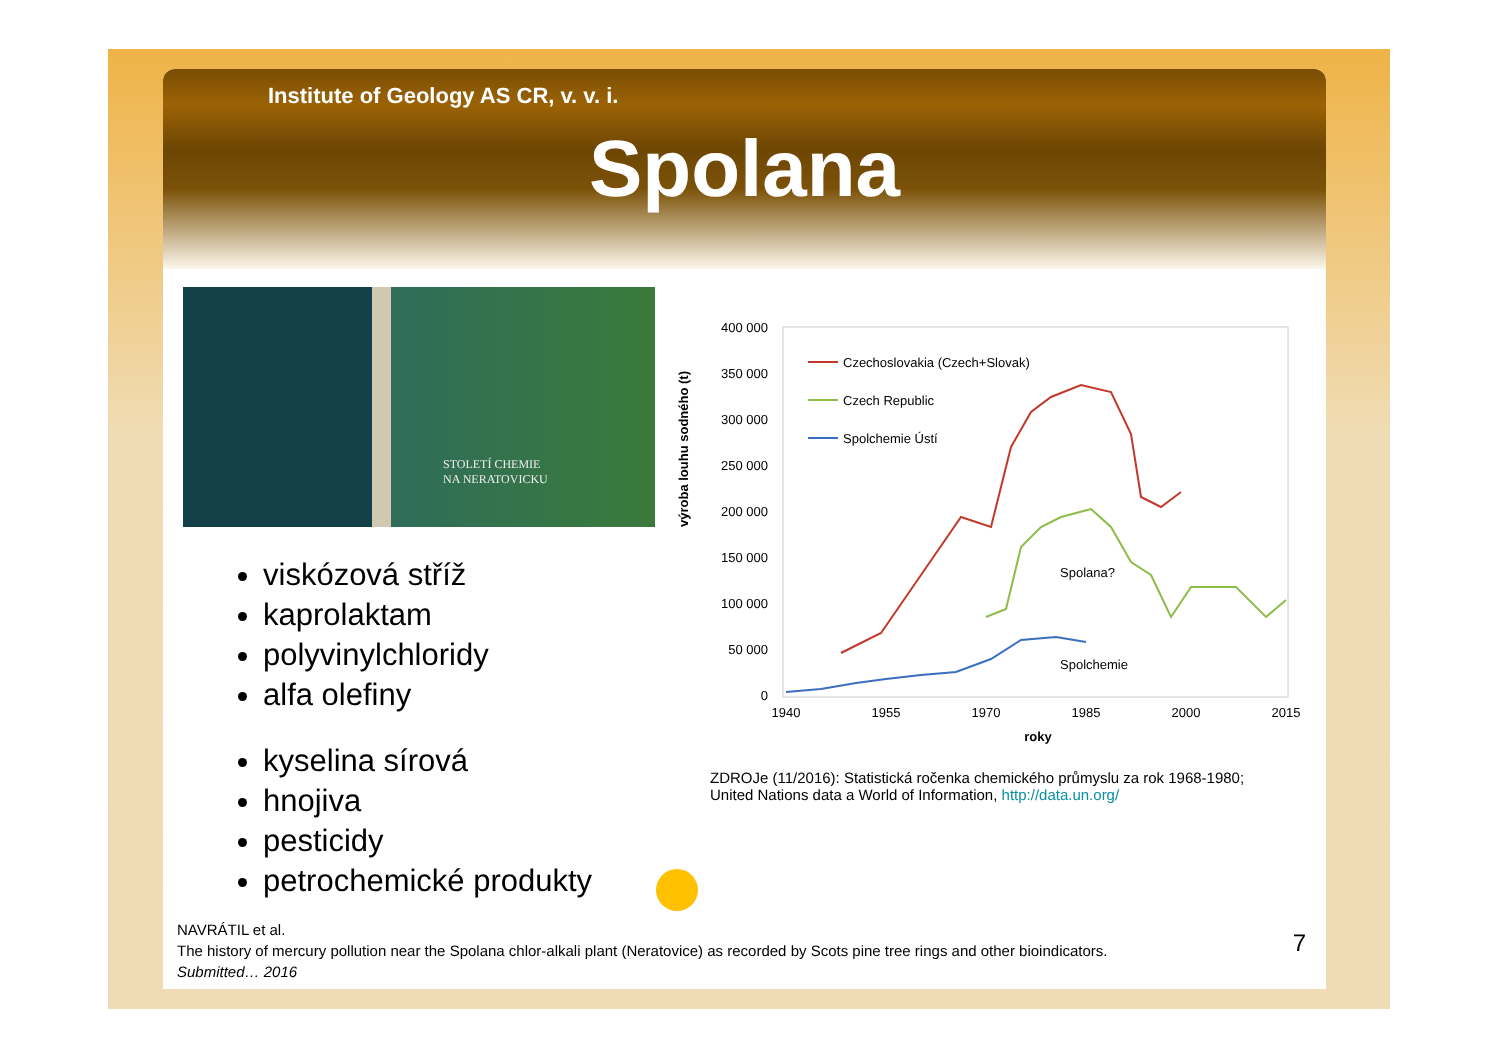Institute of Geology AS CR, v. v. i.
Spolana
STOLETÍ CHEMIE
NA NERATOVICKU
viskózová stříž
kaprolaktam
polyvinylchloridy
alfa olefiny
kyselina sírová
hnojiva
pesticidy
petrochemické produkty
výroba louhu sodného (t)
400 000
350 000
300 000
250 000
200 000
150 000
100 000
50 000
0
1940
1955
1970
1985
2000
2015
roky
Czechoslovakia (Czech+Slovak)
Czech Republic
Spolchemie Ústí
Spolana?
Spolchemie
ZDROJe (11/2016): Statistická ročenka chemického průmyslu za rok 1968-1980;
United Nations data a World of Information, http://data.un.org/
NAVRÁTIL et al.
The history of mercury pollution near the Spolana chlor-alkali plant (Neratovice) as recorded by Scots pine tree rings and other bioindicators.
Submitted… 2016
7